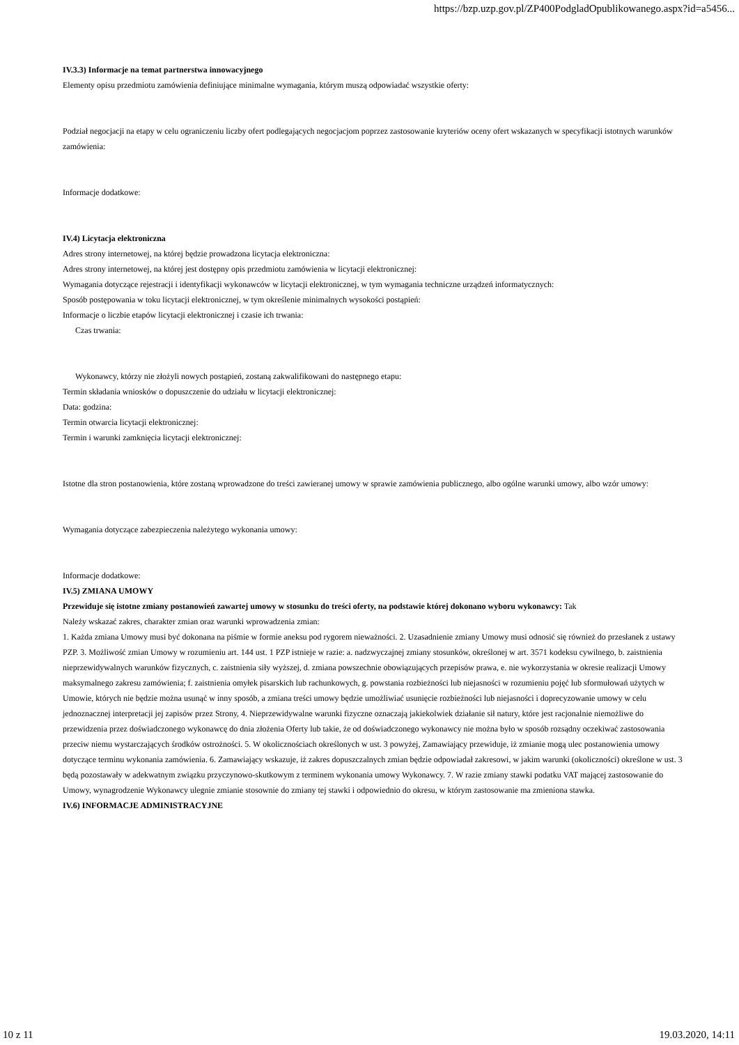https://bzp.uzp.gov.pl/ZP400PodgladOpublikowanego.aspx?id=a5456...
IV.3.3) Informacje na temat partnerstwa innowacyjnego
Elementy opisu przedmiotu zamówienia definiujące minimalne wymagania, którym muszą odpowiadać wszystkie oferty:
Podział negocjacji na etapy w celu ograniczeniu liczby ofert podlegających negocjacjom poprzez zastosowanie kryteriów oceny ofert wskazanych w specyfikacji istotnych warunków zamówienia:
Informacje dodatkowe:
IV.4) Licytacja elektroniczna
Adres strony internetowej, na której będzie prowadzona licytacja elektroniczna:
Adres strony internetowej, na której jest dostępny opis przedmiotu zamówienia w licytacji elektronicznej:
Wymagania dotyczące rejestracji i identyfikacji wykonawców w licytacji elektronicznej, w tym wymagania techniczne urządzeń informatycznych:
Sposób postępowania w toku licytacji elektronicznej, w tym określenie minimalnych wysokości postąpień:
Informacje o liczbie etapów licytacji elektronicznej i czasie ich trwania:
Czas trwania:
Wykonawcy, którzy nie złożyli nowych postąpień, zostaną zakwalifikowani do następnego etapu:
Termin składania wniosków o dopuszczenie do udziału w licytacji elektronicznej:
Data: godzina:
Termin otwarcia licytacji elektronicznej:
Termin i warunki zamknięcia licytacji elektronicznej:
Istotne dla stron postanowienia, które zostaną wprowadzone do treści zawieranej umowy w sprawie zamówienia publicznego, albo ogólne warunki umowy, albo wzór umowy:
Wymagania dotyczące zabezpieczenia należytego wykonania umowy:
Informacje dodatkowe:
IV.5) ZMIANA UMOWY
Przewiduje się istotne zmiany postanowień zawartej umowy w stosunku do treści oferty, na podstawie której dokonano wyboru wykonawcy: Tak
Należy wskazać zakres, charakter zmian oraz warunki wprowadzenia zmian:
1. Każda zmiana Umowy musi być dokonana na piśmie w formie aneksu pod rygorem nieważności. 2. Uzasadnienie zmiany Umowy musi odnosić się również do przesłanek z ustawy PZP. 3. Możliwość zmian Umowy w rozumieniu art. 144 ust. 1 PZP istnieje w razie: a. nadzwyczajnej zmiany stosunków, określonej w art. 3571 kodeksu cywilnego, b. zaistnienia nieprzewidywalnych warunków fizycznych, c. zaistnienia siły wyższej, d. zmiana powszechnie obowiązujących przepisów prawa, e. nie wykorzystania w okresie realizacji Umowy maksymalnego zakresu zamówienia; f. zaistnienia omyłek pisarskich lub rachunkowych, g. powstania rozbieżności lub niejasności w rozumieniu pojęć lub sformułowań użytych w Umowie, których nie będzie można usunąć w inny sposób, a zmiana treści umowy będzie umożliwiać usunięcie rozbieżności lub niejasności i doprecyzowanie umowy w celu jednoznacznej interpretacji jej zapisów przez Strony, 4. Nieprzewidywalne warunki fizyczne oznaczają jakiekolwiek działanie sił natury, które jest racjonalnie niemożliwe do przewidzenia przez doświadczonego wykonawcę do dnia złożenia Oferty lub takie, że od doświadczonego wykonawcy nie można było w sposób rozsądny oczekiwać zastosowania przeciw niemu wystarczających środków ostrożności. 5. W okolicznościach określonych w ust. 3 powyżej, Zamawiający przewiduje, iż zmianie mogą ulec postanowienia umowy dotyczące terminu wykonania zamówienia. 6. Zamawiający wskazuje, iż zakres dopuszczalnych zmian będzie odpowiadał zakresowi, w jakim warunki (okoliczności) określone w ust. 3 będą pozostawały w adekwatnym związku przyczynowo-skutkowym z terminem wykonania umowy Wykonawcy. 7. W razie zmiany stawki podatku VAT mającej zastosowanie do Umowy, wynagrodzenie Wykonawcy ulegnie zmianie stosownie do zmiany tej stawki i odpowiednio do okresu, w którym zastosowanie ma zmieniona stawka.
IV.6) INFORMACJE ADMINISTRACYJNE
10 z 11 19.03.2020, 14:11